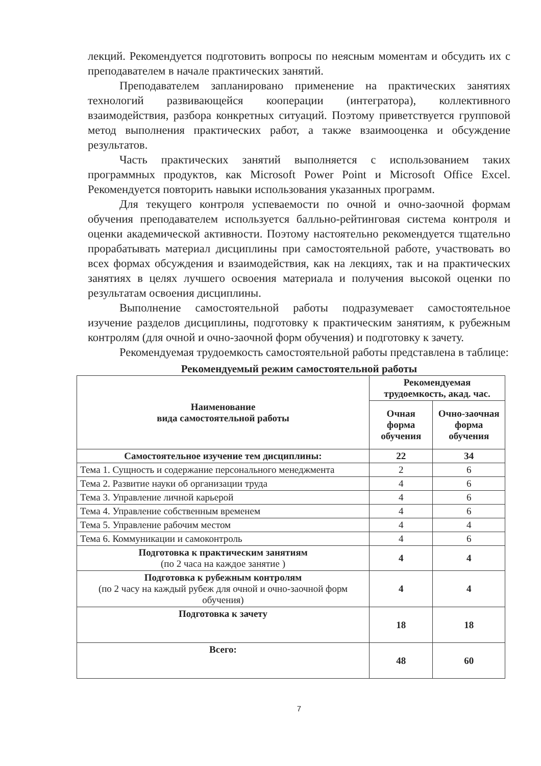лекций. Рекомендуется подготовить вопросы по неясным моментам и обсудить их с преподавателем в начале практических занятий.
Преподавателем запланировано применение на практических занятиях технологий развивающейся кооперации (интегратора), коллективного взаимодействия, разбора конкретных ситуаций. Поэтому приветствуется групповой метод выполнения практических работ, а также взаимооценка и обсуждение результатов.
Часть практических занятий выполняется с использованием таких программных продуктов, как Microsoft Power Point и Microsoft Office Excel. Рекомендуется повторить навыки использования указанных программ.
Для текущего контроля успеваемости по очной и очно-заочной формам обучения преподавателем используется балльно-рейтинговая система контроля и оценки академической активности. Поэтому настоятельно рекомендуется тщательно прорабатывать материал дисциплины при самостоятельной работе, участвовать во всех формах обсуждения и взаимодействия, как на лекциях, так и на практических занятиях в целях лучшего освоения материала и получения высокой оценки по результатам освоения дисциплины.
Выполнение самостоятельной работы подразумевает самостоятельное изучение разделов дисциплины, подготовку к практическим занятиям, к рубежным контролям (для очной и очно-заочной форм обучения) и подготовку к зачету.
Рекомендуемая трудоемкость самостоятельной работы представлена в таблице:
Рекомендуемый режим самостоятельной работы
| Наименование вида самостоятельной работы | Рекомендуемая трудоемкость, акад. час. | |
| --- | --- | --- |
| | Очная форма обучения | Очно-заочная форма обучения |
| Самостоятельное изучение тем дисциплины: | 22 | 34 |
| Тема 1. Сущность и содержание персонального менеджмента | 2 | 6 |
| Тема 2. Развитие науки об организации труда | 4 | 6 |
| Тема 3. Управление личной карьерой | 4 | 6 |
| Тема 4. Управление собственным временем | 4 | 6 |
| Тема 5. Управление рабочим местом | 4 | 4 |
| Тема 6. Коммуникации и самоконтроль | 4 | 6 |
| Подготовка к практическим занятиям (по 2 часа на каждое занятие ) | 4 | 4 |
| Подготовка к рубежным контролям (по 2 часу на каждый рубеж для очной и очно-заочной форм обучения) | 4 | 4 |
| Подготовка к зачету | 18 | 18 |
| Всего: | 48 | 60 |
7